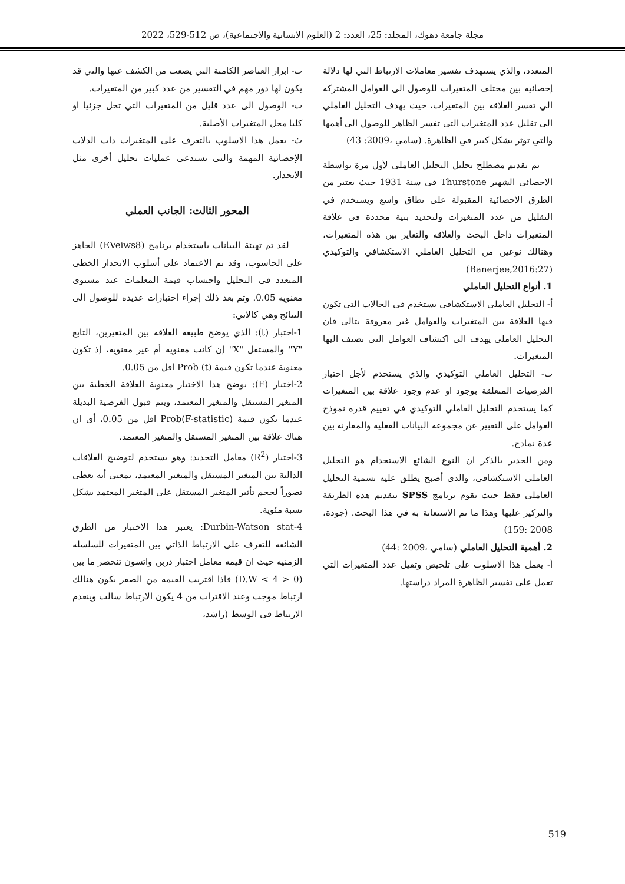مجلة جامعة دهوك، المجلد: 25، العدد: 2 (العلوم الانسانية والاجتماعية)، ص 512-529، 2022
المتعدد، والذي يستهدف تفسير معاملات الارتباط التي لها دلالة إحصائية بين مختلف المتغيرات للوصول الى العوامل المشتركة الي تفسر العلاقة بين المتغيرات، حيث يهدف التحليل العاملي الى تقليل عدد المتغيرات التي تفسر الظاهر للوصول الى أهمها والتي توثر بشكل كبير في الظاهرة. (سامي ،2009: 43)
تم تقديم مصطلح تحليل التحليل العاملي لأول مرة بواسطة الاحصائي الشهير Thurstone في سنة 1931 حيث يعتبر من الطرق الإحصائية المقبولة على نطاق واسع ويستخدم في التقليل من عدد المتغيرات ولتحديد بنية محددة في علاقة المتغيرات داخل البحث والعلاقة والتغاير بين هذه المتغيرات، وهنالك نوعين من التحليل العاملي الاستكشافي والتوكيدي (Banerjee,2016:27)
1. أنواع التحليل العاملي
أ- التحليل العاملي الاستكشافي يستخدم في الحالات التي تكون فيها العلاقة بين المتغيرات والعوامل غير معروفة بتالي فان التحليل العاملي يهدف الى اكتشاف العوامل التي تصنف اليها المتغيرات.
ب- التحليل العاملي التوكيدي والذي يستخدم لأجل اختبار الفرضيات المتعلقة بوجود او عدم وجود علاقة بين المتغيرات كما يستخدم التحليل العاملي التوكيدي في تقييم قدرة نموذج العوامل على التعبير عن مجموعة البيانات الفعلية والمقارنة بين عدة نماذج.
ومن الجدير بالذكر ان النوع الشائع الاستخدام هو التحليل العاملي الاستكشافي، والذي أصبح يطلق عليه تسمية التحليل العاملي فقط حيث يقوم برنامج SPSS بتقديم هذه الطريقة والتركيز عليها وهذا ما تم الاستعانة به في هذا البحث. (جودة، 2008 :159)
2. أهمية التحليل العاملي (سامي ،2009 :44)
أ- يعمل هذا الاسلوب على تلخيص وتقيل عدد المتغيرات التي تعمل على تفسير الظاهرة المراد دراستها.
ب- ابراز العناصر الكامنة التي يصعب من الكشف عنها والتي قد يكون لها دور مهم في التفسير من عدد كبير من المتغيرات.
ت- الوصول الى عدد قليل من المتغيرات التي تحل جزئيا او كليا محل المتغيرات الأصلية.
ث- يعمل هذا الاسلوب بالتعرف على المتغيرات ذات الدلات الإحصائية المهمة والتي تستدعي عمليات تحليل أخرى مثل الانحدار.
المحور الثالث: الجانب العملي
لقد تم تهيئة البيانات باستخدام برنامج (EVeiws8) الجاهز على الحاسوب، وقد تم الاعتماد على أسلوب الانحدار الخطي المتعدد في التحليل واحتساب قيمة المعلمات عند مستوى معنوية 0.05. وتم بعد ذلك إجراء اختبارات عديدة للوصول الى النتائج وهي كالاتي:
1-اختبار (t): الذي يوضح طبيعة العلاقة بين المتغيرين، التابع "Y" والمستقل "X" إن كانت معنوية أم غير معنوية، إذ تكون معنوية عندما تكون قيمة Prob (t) اقل من 0.05.
2-اختبار (F): يوضح هذا الاختبار معنوية العلاقة الخطية بين المتغير المستقل والمتغير المعتمد، ويتم قبول الفرضية البديلة عندما تكون قيمة (Prob(F-statistic اقل من 0.05، أي ان هناك علاقة بين المتغير المستقل والمتغير المعتمد.
3-اختبار (R<sup>2</sup>) معامل التحديد: وهو يستخدم لتوضيح العلاقات الدالية بين المتغير المستقل والمتغير المعتمد، بمعنى أنه يعطي تصوراً لحجم تأثير المتغير المستقل على المتغير المعتمد بشكل نسبة مئوية.
4-Durbin-Watson stat: يعتبر هذا الاختبار من الطرق الشائعة للتعرف على الارتباط الذاتي بين المتغيرات للسلسلة الزمنية حيث ان قيمة معامل اختبار دربن واتسون تنحصر ما بين (0 < D.W < 4) فاذا اقتربت القيمة من الصفر يكون هنالك ارتباط موجب وعند الاقتراب من 4 يكون الارتباط سالب وينعدم الارتباط في الوسط (راشد،
519